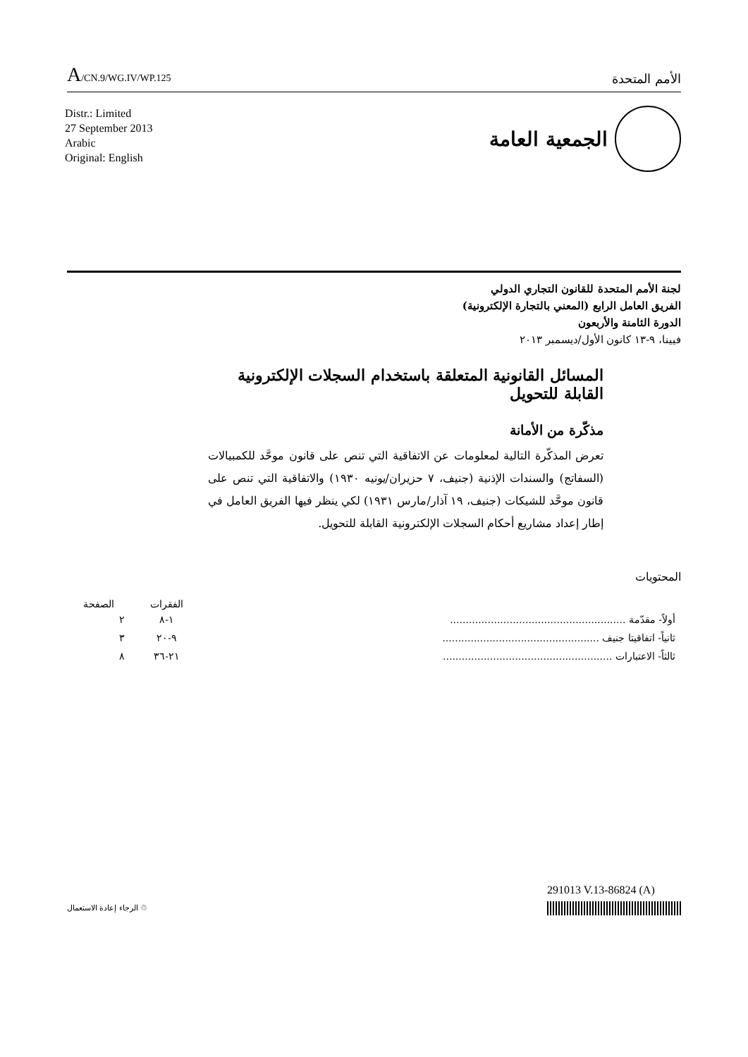A/CN.9/WG.IV/WP.125
الأمم المتحدة
Distr.: Limited
27 September 2013
Arabic
Original: English
الجمعية العامة
لجنة الأمم المتحدة للقانون التجاري الدولي
الفريق العامل الرابع (المعني بالتجارة الإلكترونية)
الدورة الثامنة والأربعون
فيينا، ٩-١٣ كانون الأول/ديسمبر ٢٠١٣
المسائل القانونية المتعلقة باستخدام السجلات الإلكترونية
القابلة للتحويل
مذكّرة من الأمانة
تعرض المذكّرة التالية لمعلومات عن الاتفاقية التي تنص على قانون موحَّد للكمبيالات (السفاتج) والسندات الإذنية (جنيف، ٧ حزيران/يونيه ١٩٣٠) والاتفاقية التي تنص على قانون موحَّد للشيكات (جنيف، ١٩ آذار/مارس ١٩٣١) لكي ينظر فيها الفريق العامل في إطار إعداد مشاريع أحكام السجلات الإلكترونية القابلة للتحويل.
المحتويات
| | الفقرات | الصفحة |
| --- | --- | --- |
| أولاً- مقدّمة ........................................................ | ١-٨ | ٢ |
| ثانياً- اتفاقيتا جنيف .................................................. | ٩-٢٠ | ٣ |
| ثالثاً- الاعتبارات ...................................................... | ٢١-٣٦ | ٨ |
الرجاء إعادة الاستعمال ♲
291013 V.13-86824 (A)